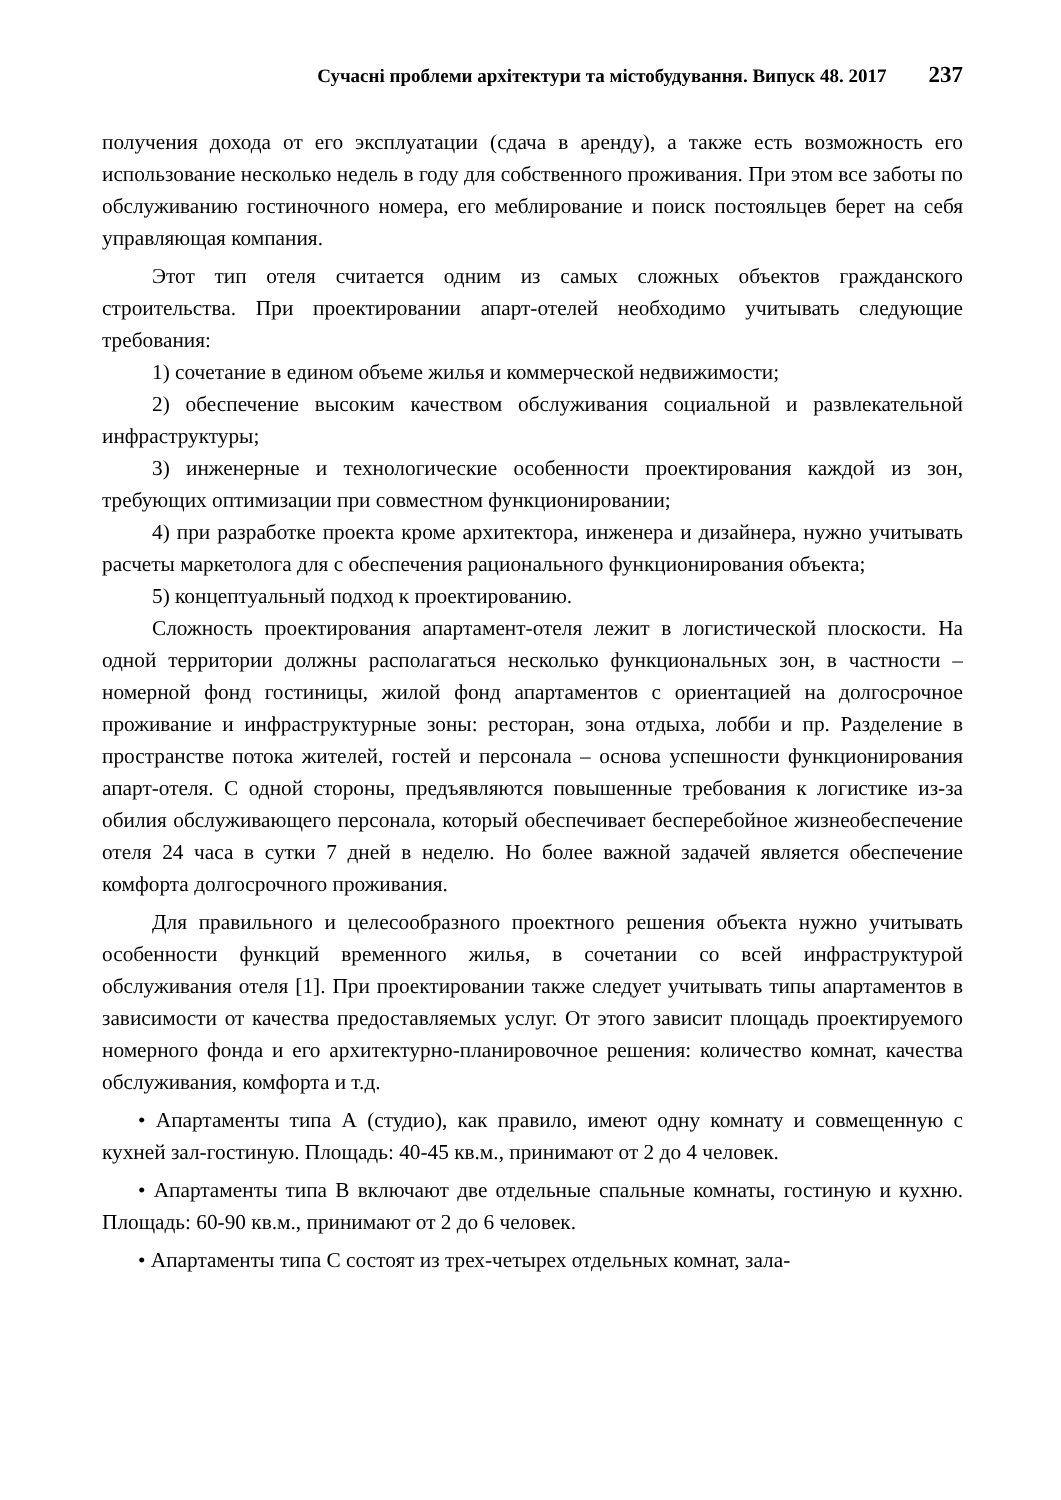Сучасні проблеми архітектури та містобудування. Випуск 48. 2017 237
получения дохода от его эксплуатации (сдача в аренду), а также есть возможность его использование несколько недель в году для собственного проживания. При этом все заботы по обслуживанию гостиночного номера, его меблирование и поиск постояльцев берет на себя управляющая компания.
Этот тип отеля считается одним из самых сложных объектов гражданского строительства. При проектировании апарт-отелей необходимо учитывать следующие требования:
1) сочетание в едином объеме жилья и коммерческой недвижимости;
2) обеспечение высоким качеством обслуживания социальной и развлекательной инфраструктуры;
3) инженерные и технологические особенности проектирования каждой из зон, требующих оптимизации при совместном функционировании;
4) при разработке проекта кроме архитектора, инженера и дизайнера, нужно учитывать расчеты маркетолога для с обеспечения рационального функционирования объекта;
5) концептуальный подход к проектированию.
Сложность проектирования апартамент-отеля лежит в логистической плоскости. На одной территории должны располагаться несколько функциональных зон, в частности – номерной фонд гостиницы, жилой фонд апартаментов с ориентацией на долгосрочное проживание и инфраструктурные зоны: ресторан, зона отдыха, лобби и пр. Разделение в пространстве потока жителей, гостей и персонала – основа успешности функционирования апарт-отеля. С одной стороны, предъявляются повышенные требования к логистике из-за обилия обслуживающего персонала, который обеспечивает бесперебойное жизнеобеспечение отеля 24 часа в сутки 7 дней в неделю. Но более важной задачей является обеспечение комфорта долгосрочного проживания.
Для правильного и целесообразного проектного решения объекта нужно учитывать особенности функций временного жилья, в сочетании со всей инфраструктурой обслуживания отеля [1]. При проектировании также следует учитывать типы апартаментов в зависимости от качества предоставляемых услуг. От этого зависит площадь проектируемого номерного фонда и его архитектурно-планировочное решения: количество комнат, качества обслуживания, комфорта и т.д.
• Апартаменты типа А (студио), как правило, имеют одну комнату и совмещенную с кухней зал-гостиную. Площадь: 40-45 кв.м., принимают от 2 до 4 человек.
• Апартаменты типа В включают две отдельные спальные комнаты, гостиную и кухню. Площадь: 60-90 кв.м., принимают от 2 до 6 человек.
• Апартаменты типа С состоят из трех-четырех отдельных комнат, зала-